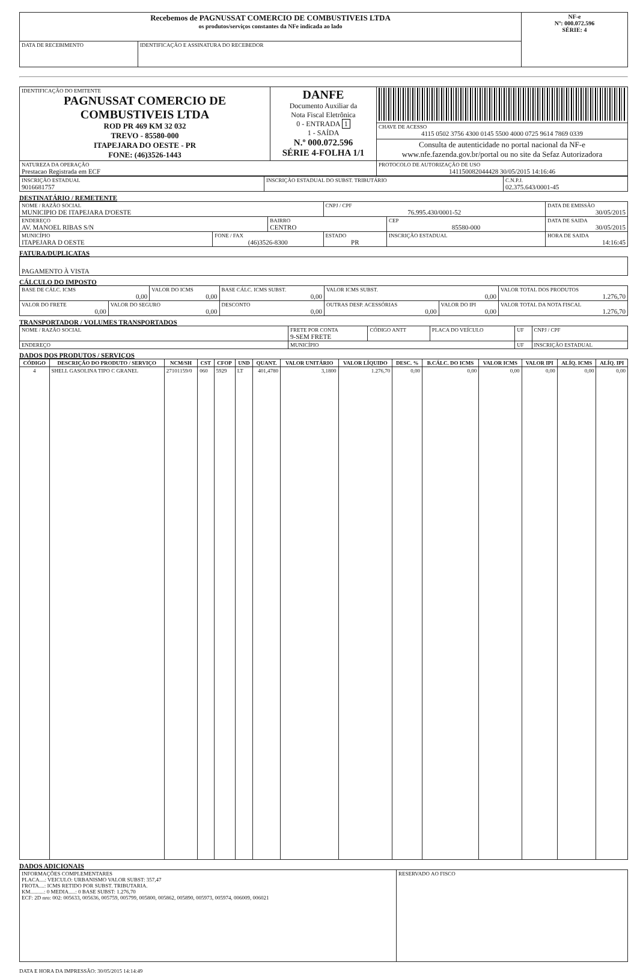| Recebemos de PAGNUSSAT COMERCIO DE COMBUSTIVEIS LTDA os produtos/serviços constantes da NFe indicada ao lado | | NF-e Nº: 000.072.596 SÉRIE: 4 |
| DATA DE RECEBIMENTO | IDENTIFICAÇÃO E ASSINATURA DO RECEBEDOR | |
| IDENTIFICAÇÃO DO EMITENTE PAGNUSSAT COMERCIO DE COMBUSTIVEIS LTDA ROD PR 469 KM 32 032 TREVO - 85580-000 ITAPEJARA DO OESTE - PR FONE: (46)3526-1443 | DANFE Documento Auxiliar da Nota Fiscal Eletrônica 0 - ENTRADA 1 1 - SAÍDA N.º 000.072.596 SÉRIE 4-FOLHA 1/1 | |
| | | CHAVE DE ACESSO 4115 0502 3756 4300 0145 5500 4000 0725 9614 7869 0339 |
| | | Consulta de autenticidade no portal nacional da NF-e www.nfe.fazenda.gov.br/portal ou no site da Sefaz Autorizadora |
| NATUREZA DA OPERAÇÃO Prestacao Registrada em ECF | | PROTOCOLO DE AUTORIZAÇÃO DE USO 141150082044428 30/05/2015 14:16:46 |
| INSCRIÇÃO ESTADUAL 9016681757 | INSCRIÇÃO ESTADUAL DO SUBST. TRIBUTÁRIO | C.N.P.J. 02.375.643/0001-45 |
DESTINATÁRIO / REMETENTE
| NOME / RAZÃO SOCIAL MUNICIPIO DE ITAPEJARA D'OESTE | | | CNPJ / CPF 76.995.430/0001-52 | | DATA DE EMISSÃO 30/05/2015 |
| ENDEREÇO AV. MANOEL RIBAS S/N | | BAIRRO CENTRO | | CEP 85580-000 | DATA DE SAIDA 30/05/2015 |
| MUNICÍPIO ITAPEJARA D OESTE | FONE / FAX (46)3526-8300 | | ESTADO PR | INSCRIÇÃO ESTADUAL | HORA DE SAIDA 14:16:45 |
FATURA/DUPLICATAS
| PAGAMENTO À VISTA |
CÁLCULO DO IMPOSTO
| BASE DE CÁLC. ICMS 0,00 | | VALOR DO ICMS 0,00 | | BASE CÁLC. ICMS SUBST. 0,00 | VALOR ICMS SUBST. 0,00 | | VALOR TOTAL DOS PRODUTOS 1.276,70 |
| VALOR DO FRETE 0,00 | VALOR DO SEGURO 0,00 | | DESCONTO 0,00 | | OUTRAS DESP. ACESSÓRIAS 0,00 | VALOR DO IPI 0,00 | VALOR TOTAL DA NOTA FISCAL 1.276,70 |
TRANSPORTADOR / VOLUMES TRANSPORTADOS
| NOME / RAZÃO SOCIAL | FRETE POR CONTA 9-SEM FRETE | CÓDIGO ANTT | PLACA DO VEÍCULO | UF | CNPJ / CPF |
| ENDEREÇO | MUNICÍPIO | | | UF | INSCRIÇÃO ESTADUAL |
DADOS DOS PRODUTOS / SERVIÇOS
| CÓDIGO | DESCRIÇÃO DO PRODUTO / SERVIÇO | NCM/SH | CST | CFOP | UND | QUANT. | VALOR UNITÁRIO | VALOR LÍQUIDO | DESC. % | B.CÁLC. DO ICMS | VALOR ICMS | VALOR IPI | ALÍQ. ICMS | ALÍQ. IPI |
| --- | --- | --- | --- | --- | --- | --- | --- | --- | --- | --- | --- | --- | --- | --- |
| 4 | SHELL GASOLINA TIPO C GRANEL | 27101159/0 | 060 | 5929 | LT | 401,4780 | 3,1800 | 1.276,70 | 0,00 | 0,00 | 0,00 | 0,00 | 0,00 | 0,00 |
DADOS ADICIONAIS
| INFORMAÇÕES COMPLEMENTARES PLACA....: VEICULO: URBANISMO VALOR SUBST: 357,47 FROTA....: ICMS RETIDO POR SUBST. TRIBUTARIA. KM..........: 0 MEDIA.....: 0 BASE SUBST: 1.276,70 ECF: 2D nro: 002: 005633, 005636, 005759, 005799, 005800, 005862, 005890, 005973, 005974, 006009, 006021 | RESERVADO AO FISCO |
DATA E HORA DA IMPRESSÃO: 30/05/2015 14:14:49